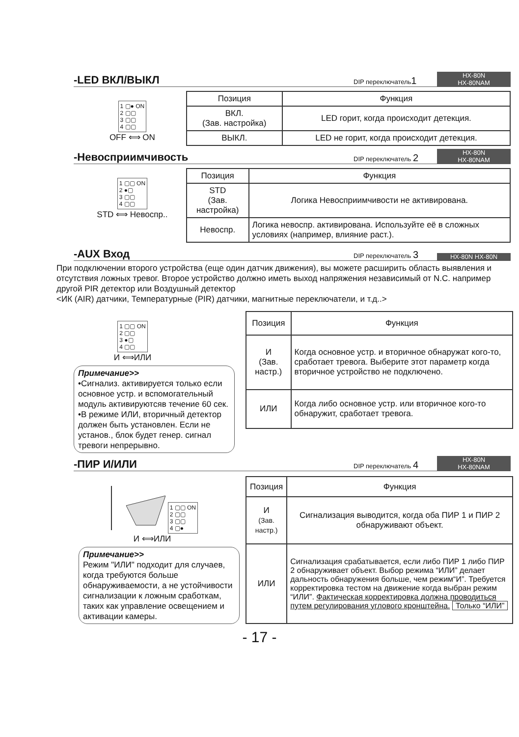-LED ВКЛ/ВЫКЛ
DIP переключатель1
HX-80N
HX-80NAM
1 ▢● ON
2 ▢▢
3 ▢▢
4 ▢▢
OFF ⟺ ON
| Позиция | Функция |
| --- | --- |
| ВКЛ. (Зав. настройка) | LED горит, когда происходит детекция. |
| ВЫКЛ. | LED не горит, когда происходит детекция. |
-Невосприимчивость
DIP переключатель 2
HX-80N
HX-80NAM
1 ▢▢ ON
2 ●▢
3 ▢▢
4 ▢▢
STD ⟺ Невоспр..
| Позиция | Функция |
| --- | --- |
| STD (Зав. настройка) | Логика Невосприимчивости не активирована. |
| Невоспр. | Логика невоспр. активирована. Используйте её в сложных условиях (например, влияние раст.). |
-AUX Вход
DIP переключатель 3
HX-80N HX-80N
При подключении второго устройства (еще один датчик движения), вы можете расширить область выявления и отсутствия ложных тревог. Второе устройство должно иметь выход напряжения независимый от N.C. например другой PIR детектор или Воздушный детектор
<ИК (AIR) датчики, Температурные (PIR) датчики, магнитные переключатели, и т.д..>
1 ▢▢ ON
2 ▢▢
3 ●▢
4 ▢▢
И ⟺ИЛИ
Примечание>>
•Сигнализ. активируется только если основное устр. и вспомогательный модуль активируютсяв течение 60 сек.
•В режиме ИЛИ, вторичный детектор должен быть установлен. Если не установ., блок будет генер. сигнал тревоги непрерывно.
| Позиция | Функция |
| --- | --- |
| И (Зав. настр.) | Когда основное устр. и вторичное обнаружат кого-то, сработает тревога. Выберите этот параметр когда вторичное устройство не подключено. |
| ИЛИ | Когда либо основное устр. или вторичное кого-то обнаружит, сработает тревога. |
-ПИР И/ИЛИ
DIP переключатель 4
HX-80N
HX-80NAM
1 ▢▢ ON
2 ▢▢
3 ▢▢
4 ▢●
И ⟺ИЛИ
Примечание>>
Режим "ИЛИ" подходит для случаев, когда требуются больше обнаруживаемости, а не устойчивости сигнализации к ложным сработкам, таких как управление освещением и активации камеры.
| Позиция | Функция |
| --- | --- |
| И (Зав. настр.) | Сигнализация выводится, когда оба ПИР 1 и ПИР 2 обнаруживают объект. |
| ИЛИ | Сигнализация срабатывается, если либо ПИР 1 либо ПИР 2 обнаруживает объект. Выбор режима “ИЛИ” делает дальность обнаружения больше, чем режим“И”. Требуется корректировка тестом на движение когда выбран режим “ИЛИ”. Фактическая корректировка должна проводиться путем регулирования углового кронштейна. Только “ИЛИ” |
- 17 -